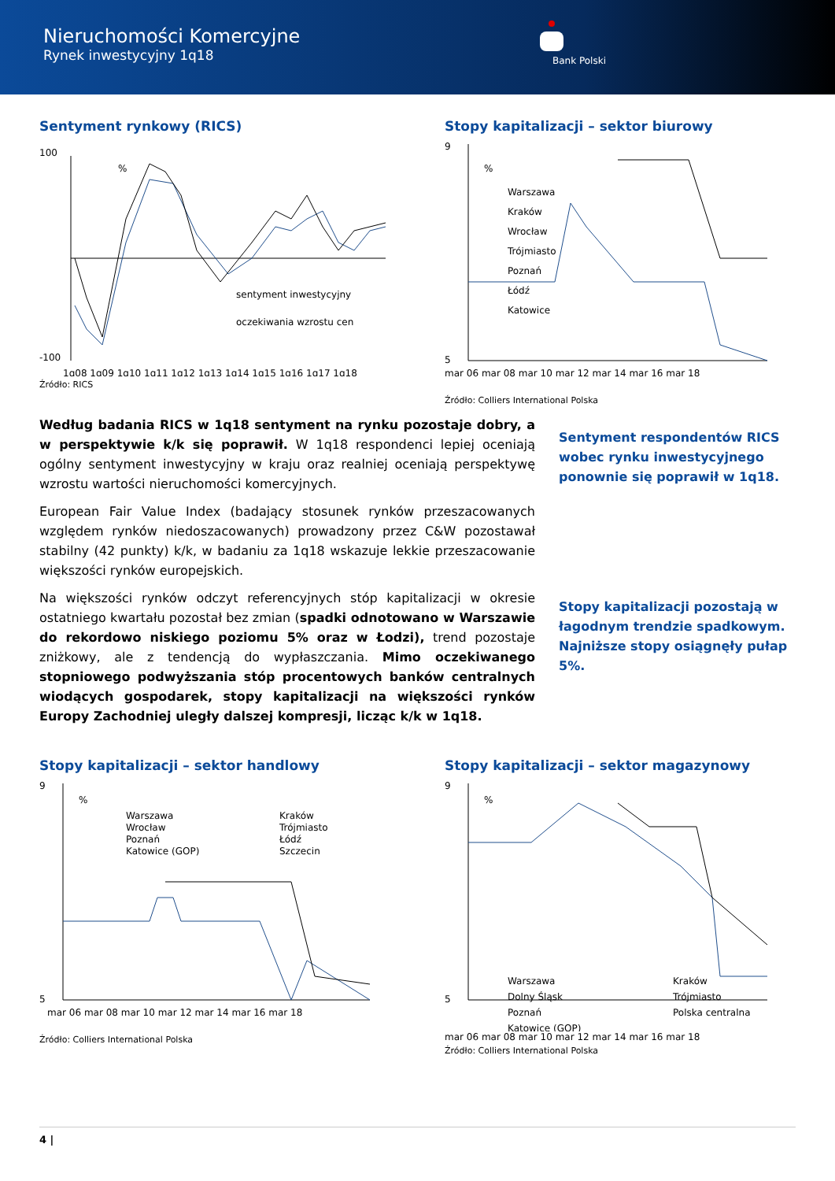Nieruchomości Komercyjne
Rynek inwestycyjny 1q18
Bank Polski
Sentyment rynkowy (RICS)
100
-100
%
sentyment inwestycyjny
oczekiwania wzrostu cen
1q08 1q09 1q10 1q11 1q12 1q13 1q14 1q15 1q16 1q17 1q18
Źródło: RICS
Stopy kapitalizacji – sektor biurowy
9
5
%
Warszawa
Kraków
Wrocław
Trójmiasto
Poznań
Łódź
Katowice
mar 06 mar 08 mar 10 mar 12 mar 14 mar 16 mar 18
Źródło: Colliers International Polska
Według badania RICS w 1q18 sentyment na rynku pozostaje dobry, a w perspektywie k/k się poprawił. W 1q18 respondenci lepiej oceniają ogólny sentyment inwestycyjny w kraju oraz realniej oceniają perspektywę wzrostu wartości nieruchomości komercyjnych.
European Fair Value Index (badający stosunek rynków przeszacowanych względem rynków niedoszacowanych) prowadzony przez C&W pozostawał stabilny (42 punkty) k/k, w badaniu za 1q18 wskazuje lekkie przeszacowanie większości rynków europejskich.
Na większości rynków odczyt referencyjnych stóp kapitalizacji w okresie ostatniego kwartału pozostał bez zmian (spadki odnotowano w Warszawie do rekordowo niskiego poziomu 5% oraz w Łodzi), trend pozostaje zniżkowy, ale z tendencją do wypłaszczania. Mimo oczekiwanego stopniowego podwyższania stóp procentowych banków centralnych wiodących gospodarek, stopy kapitalizacji na większości rynków Europy Zachodniej uległy dalszej kompresji, licząc k/k w 1q18.
Sentyment respondentów RICS wobec rynku inwestycyjnego ponownie się poprawił w 1q18.
Stopy kapitalizacji pozostają w łagodnym trendzie spadkowym. Najniższe stopy osiągnęły pułap 5%.
Stopy kapitalizacji – sektor handlowy
9
5
%
Warszawa
Wrocław
Poznań
Katowice (GOP)
Kraków
Trójmiasto
Łódź
Szczecin
mar 06 mar 08 mar 10 mar 12 mar 14 mar 16 mar 18
Źródło: Colliers International Polska
Stopy kapitalizacji – sektor magazynowy
9
5
%
Warszawa
Dolny Śląsk
Poznań
Katowice (GOP)
Kraków
Trójmiasto
Polska centralna
mar 06 mar 08 mar 10 mar 12 mar 14 mar 16 mar 18
Źródło: Colliers International Polska
4 |